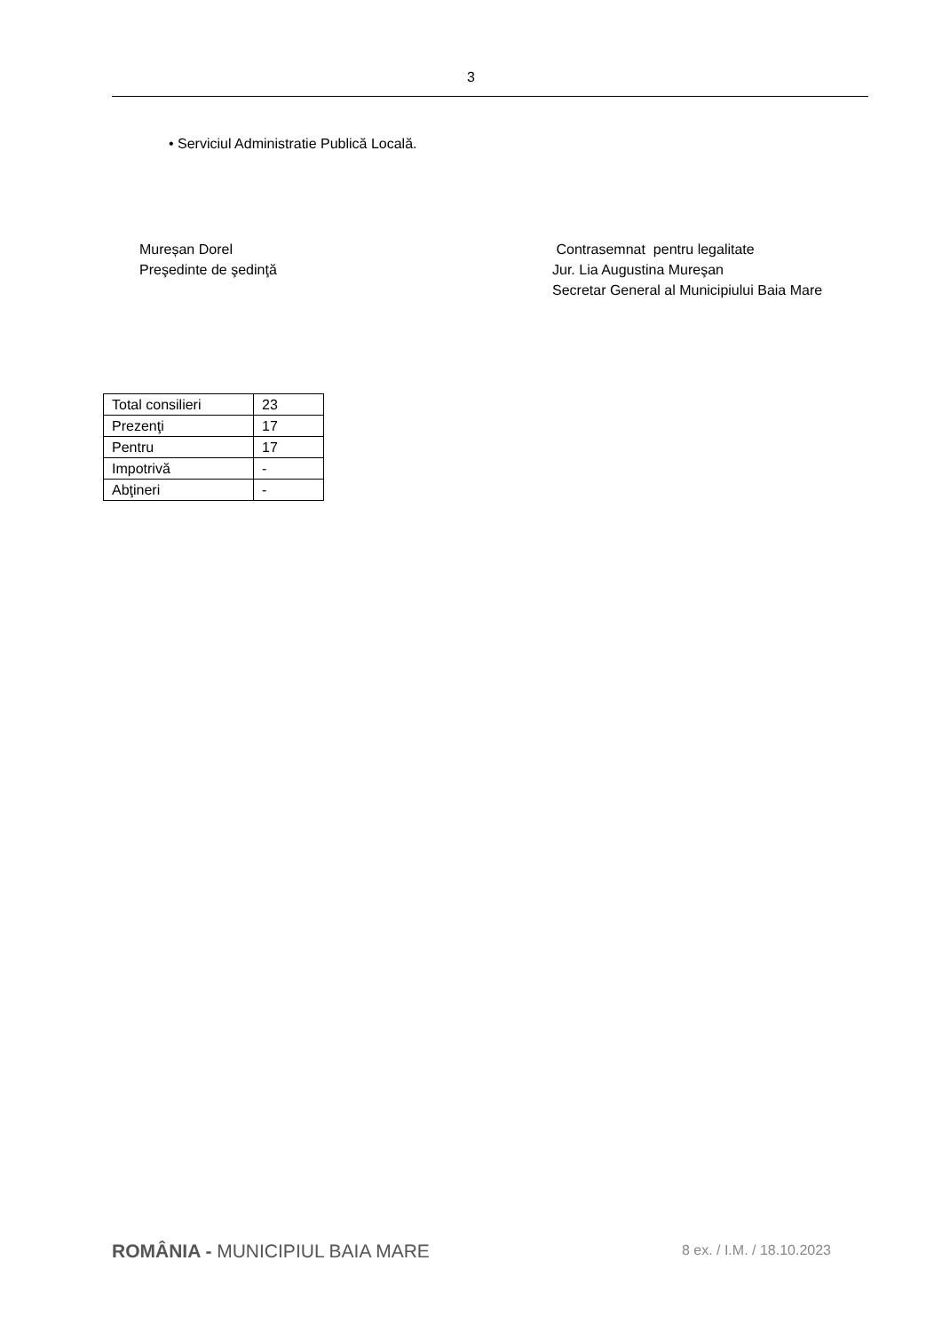3
• Serviciul Administratie Publică Locală.
Mureșan Dorel
Preşedinte de şedinţă
Contrasemnat pentru legalitate
Jur. Lia Augustina Mureşan
Secretar General al Municipiului Baia Mare
| Total consilieri | 23 |
| Prezenţi | 17 |
| Pentru | 17 |
| Impotrivă | - |
| Abţineri | - |
ROMÂNIA - MUNICIPIUL BAIA MARE
8 ex. / I.M. / 18.10.2023